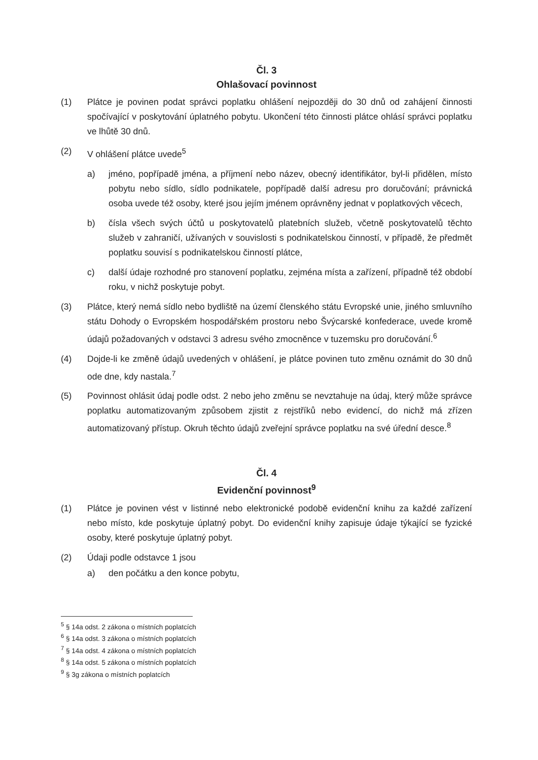Čl. 3
Ohlašovací povinnost
(1) Plátce je povinen podat správci poplatku ohlášení nejpozději do 30 dnů od zahájení činnosti spočívající v poskytování úplatného pobytu. Ukončení této činnosti plátce ohlásí správci poplatku ve lhůtě 30 dnů.
(2) V ohlášení plátce uvede<sup>5</sup>
a) jméno, popřípadě jména, a příjmení nebo název, obecný identifikátor, byl-li přidělen, místo pobytu nebo sídlo, sídlo podnikatele, popřípadě další adresu pro doručování; právnická osoba uvede též osoby, které jsou jejím jménem oprávněny jednat v poplatkových věcech,
b) čísla všech svých účtů u poskytovatelů platebních služeb, včetně poskytovatelů těchto služeb v zahraničí, užívaných v souvislosti s podnikatelskou činností, v případě, že předmět poplatku souvisí s podnikatelskou činností plátce,
c) další údaje rozhodné pro stanovení poplatku, zejména místa a zařízení, případně též období roku, v nichž poskytuje pobyt.
(3) Plátce, který nemá sídlo nebo bydliště na území členského státu Evropské unie, jiného smluvního státu Dohody o Evropském hospodářském prostoru nebo Švýcarské konfederace, uvede kromě údajů požadovaných v odstavci 3 adresu svého zmocněnce v tuzemsku pro doručování.<sup>6</sup>
(4) Dojde-li ke změně údajů uvedených v ohlášení, je plátce povinen tuto změnu oznámit do 30 dnů ode dne, kdy nastala.<sup>7</sup>
(5) Povinnost ohlásit údaj podle odst. 2 nebo jeho změnu se nevztahuje na údaj, který může správce poplatku automatizovaným způsobem zjistit z rejstříků nebo evidencí, do nichž má zřízen automatizovaný přístup. Okruh těchto údajů zveřejní správce poplatku na své úřední desce.<sup>8</sup>
Čl. 4
Evidenční povinnost<sup>9</sup>
(1) Plátce je povinen vést v listinné nebo elektronické podobě evidenční knihu za každé zařízení nebo místo, kde poskytuje úplatný pobyt. Do evidenční knihy zapisuje údaje týkající se fyzické osoby, které poskytuje úplatný pobyt.
(2) Údaji podle odstavce 1 jsou
a) den počátku a den konce pobytu,
<sup>5</sup> § 14a odst. 2 zákona o místních poplatcích
<sup>6</sup> § 14a odst. 3 zákona o místních poplatcích
<sup>7</sup> § 14a odst. 4 zákona o místních poplatcích
<sup>8</sup> § 14a odst. 5 zákona o místních poplatcích
<sup>9</sup> § 3g zákona o místních poplatcích